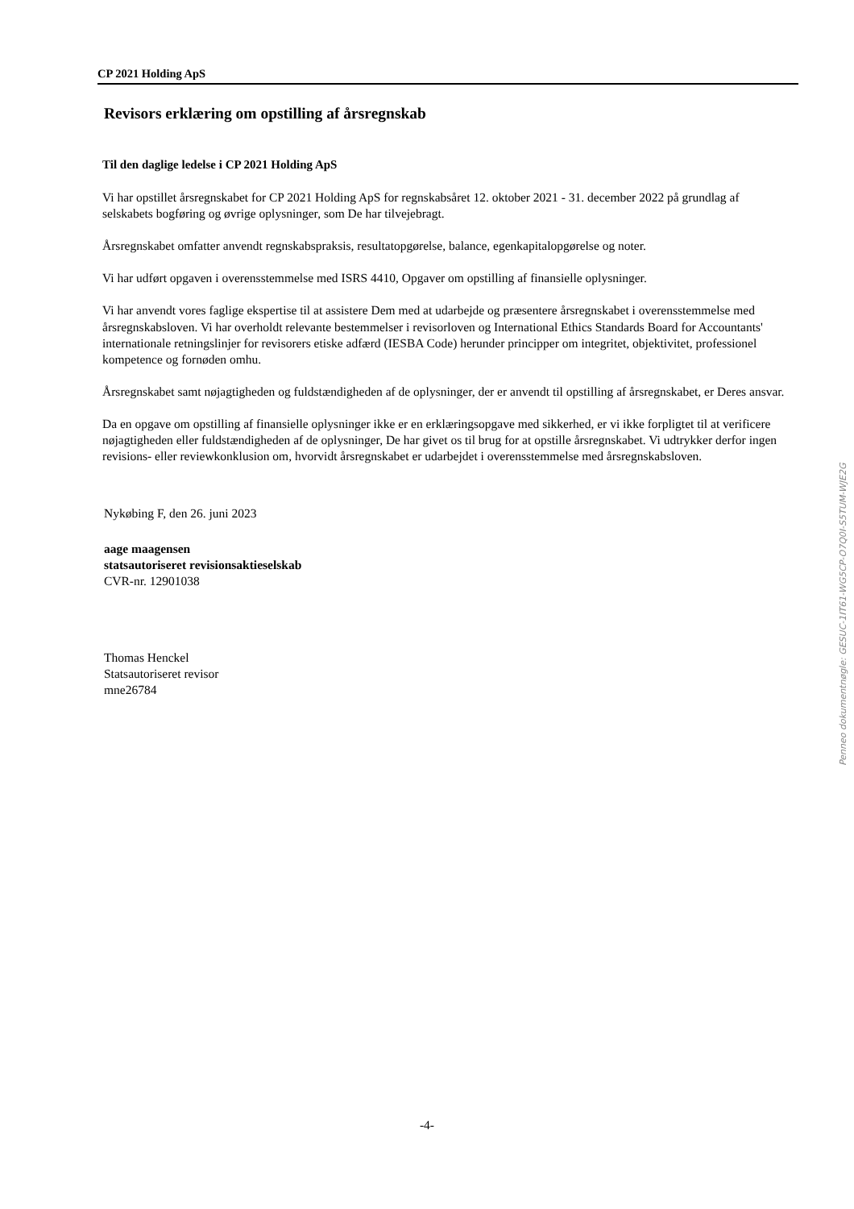CP 2021 Holding ApS
Revisors erklæring om opstilling af årsregnskab
Til den daglige ledelse i CP 2021 Holding ApS
Vi har opstillet årsregnskabet for CP 2021 Holding ApS for regnskabsåret 12. oktober 2021 - 31. december 2022 på grundlag af selskabets bogføring og øvrige oplysninger, som De har tilvejebragt.
Årsregnskabet omfatter anvendt regnskabspraksis, resultatopgørelse, balance, egenkapitalopgørelse og noter.
Vi har udført opgaven i overensstemmelse med ISRS 4410, Opgaver om opstilling af finansielle oplysninger.
Vi har anvendt vores faglige ekspertise til at assistere Dem med at udarbejde og præsentere årsregnskabet i overensstemmelse med årsregnskabsloven. Vi har overholdt relevante bestemmelser i revisorloven og International Ethics Standards Board for Accountants' internationale retningslinjer for revisorers etiske adfærd (IESBA Code) herunder principper om integritet, objektivitet, professionel kompetence og fornøden omhu.
Årsregnskabet samt nøjagtigheden og fuldstændigheden af de oplysninger, der er anvendt til opstilling af årsregnskabet, er Deres ansvar.
Da en opgave om opstilling af finansielle oplysninger ikke er en erklæringsopgave med sikkerhed, er vi ikke forpligtet til at verificere nøjagtigheden eller fuldstændigheden af de oplysninger, De har givet os til brug for at opstille årsregnskabet. Vi udtrykker derfor ingen revisions- eller reviewkonklusion om, hvorvidt årsregnskabet er udarbejdet i overensstemmelse med årsregnskabsloven.
Nykøbing F, den 26. juni 2023
aage maagensen
statsautoriseret revisionsaktieselskab
CVR-nr. 12901038
Thomas Henckel
Statsautoriseret revisor
mne26784
Penneo dokumentnøgle: GESUC-1IT61-WG5CP-O7Q0I-S5TUM-WJE2G
-4-